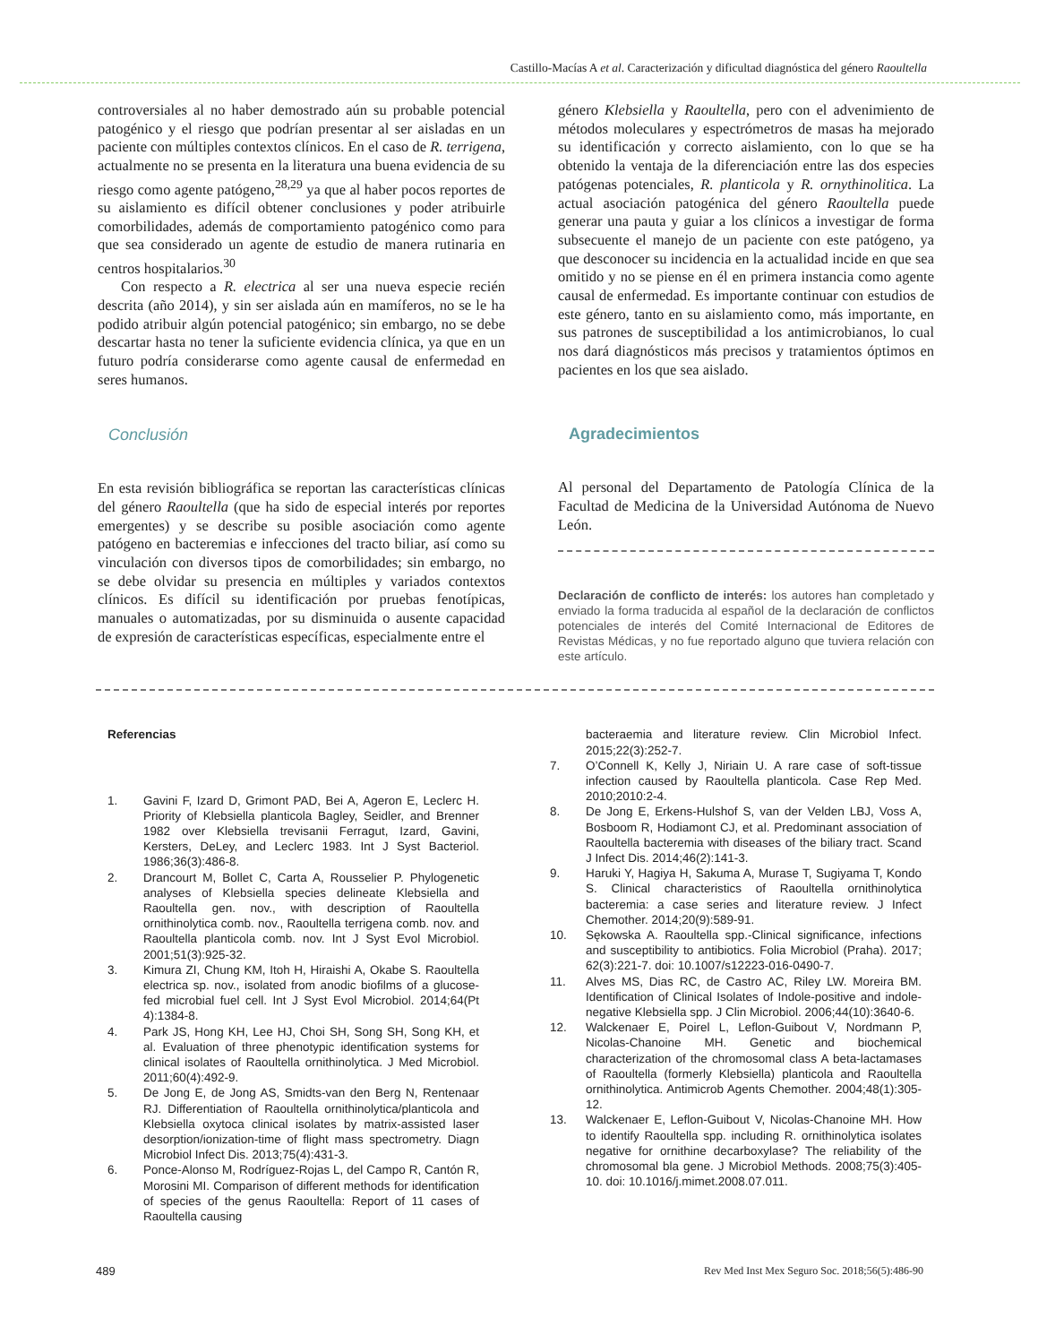Castillo-Macías A et al. Caracterización y dificultad diagnóstica del género Raoultella
controversiales al no haber demostrado aún su probable potencial patogénico y el riesgo que podrían presentar al ser aisladas en un paciente con múltiples contextos clínicos. En el caso de R. terrigena, actualmente no se presenta en la literatura una buena evidencia de su riesgo como agente patógeno,<sup>28,29</sup> ya que al haber pocos reportes de su aislamiento es difícil obtener conclusiones y poder atribuirle comorbilidades, además de comportamiento patogénico como para que sea considerado un agente de estudio de manera rutinaria en centros hospitalarios.<sup>30</sup>
Con respecto a R. electrica al ser una nueva especie recién descrita (año 2014), y sin ser aislada aún en mamíferos, no se le ha podido atribuir algún potencial patogénico; sin embargo, no se debe descartar hasta no tener la suficiente evidencia clínica, ya que en un futuro podría considerarse como agente causal de enfermedad en seres humanos.
Conclusión
En esta revisión bibliográfica se reportan las características clínicas del género Raoultella (que ha sido de especial interés por reportes emergentes) y se describe su posible asociación como agente patógeno en bacteremias e infecciones del tracto biliar, así como su vinculación con diversos tipos de comorbilidades; sin embargo, no se debe olvidar su presencia en múltiples y variados contextos clínicos. Es difícil su identificación por pruebas fenotípicas, manuales o automatizadas, por su disminuida o ausente capacidad de expresión de características específicas, especialmente entre el
género Klebsiella y Raoultella, pero con el advenimiento de métodos moleculares y espectrómetros de masas ha mejorado su identificación y correcto aislamiento, con lo que se ha obtenido la ventaja de la diferenciación entre las dos especies patógenas potenciales, R. planticola y R. ornythinolitica. La actual asociación patogénica del género Raoultella puede generar una pauta y guiar a los clínicos a investigar de forma subsecuente el manejo de un paciente con este patógeno, ya que desconocer su incidencia en la actualidad incide en que sea omitido y no se piense en él en primera instancia como agente causal de enfermedad. Es importante continuar con estudios de este género, tanto en su aislamiento como, más importante, en sus patrones de susceptibilidad a los antimicrobianos, lo cual nos dará diagnósticos más precisos y tratamientos óptimos en pacientes en los que sea aislado.
Agradecimientos
Al personal del Departamento de Patología Clínica de la Facultad de Medicina de la Universidad Autónoma de Nuevo León.
Declaración de conflicto de interés: los autores han completado y enviado la forma traducida al español de la declaración de conflictos potenciales de interés del Comité Internacional de Editores de Revistas Médicas, y no fue reportado alguno que tuviera relación con este artículo.
Referencias
1. Gavini F, Izard D, Grimont PAD, Bei A, Ageron E, Leclerc H. Priority of Klebsiella planticola Bagley, Seidler, and Brenner 1982 over Klebsiella trevisanii Ferragut, Izard, Gavini, Kersters, DeLey, and Leclerc 1983. Int J Syst Bacteriol. 1986;36(3):486-8.
2. Drancourt M, Bollet C, Carta A, Rousselier P. Phylogenetic analyses of Klebsiella species delineate Klebsiella and Raoultella gen. nov., with description of Raoultella ornithinolytica comb. nov., Raoultella terrigena comb. nov. and Raoultella planticola comb. nov. Int J Syst Evol Microbiol. 2001;51(3):925-32.
3. Kimura ZI, Chung KM, Itoh H, Hiraishi A, Okabe S. Raoultella electrica sp. nov., isolated from anodic biofilms of a glucose-fed microbial fuel cell. Int J Syst Evol Microbiol. 2014;64(Pt 4):1384-8.
4. Park JS, Hong KH, Lee HJ, Choi SH, Song SH, Song KH, et al. Evaluation of three phenotypic identification systems for clinical isolates of Raoultella ornithinolytica. J Med Microbiol. 2011;60(4):492-9.
5. De Jong E, de Jong AS, Smidts-van den Berg N, Rentenaar RJ. Differentiation of Raoultella ornithinolytica/planticola and Klebsiella oxytoca clinical isolates by matrix-assisted laser desorption/ionization-time of flight mass spectrometry. Diagn Microbiol Infect Dis. 2013;75(4):431-3.
6. Ponce-Alonso M, Rodríguez-Rojas L, del Campo R, Cantón R, Morosini MI. Comparison of different methods for identification of species of the genus Raoultella: Report of 11 cases of Raoultella causing
bacteraemia and literature review. Clin Microbiol Infect. 2015;22(3):252-7.
7. O’Connell K, Kelly J, Niriain U. A rare case of soft-tissue infection caused by Raoultella planticola. Case Rep Med. 2010;2010:2-4.
8. De Jong E, Erkens-Hulshof S, van der Velden LBJ, Voss A, Bosboom R, Hodiamont CJ, et al. Predominant association of Raoultella bacteremia with diseases of the biliary tract. Scand J Infect Dis. 2014;46(2):141-3.
9. Haruki Y, Hagiya H, Sakuma A, Murase T, Sugiyama T, Kondo S. Clinical characteristics of Raoultella ornithinolytica bacteremia: a case series and literature review. J Infect Chemother. 2014;20(9):589-91.
10. Sękowska A. Raoultella spp.-Clinical significance, infections and susceptibility to antibiotics. Folia Microbiol (Praha). 2017; 62(3):221-7. doi: 10.1007/s12223-016-0490-7.
11. Alves MS, Dias RC, de Castro AC, Riley LW. Moreira BM. Identification of Clinical Isolates of Indole-positive and indole-negative Klebsiella spp. J Clin Microbiol. 2006;44(10):3640-6.
12. Walckenaer E, Poirel L, Leflon-Guibout V, Nordmann P, Nicolas-Chanoine MH. Genetic and biochemical characterization of the chromosomal class A beta-lactamases of Raoultella (formerly Klebsiella) planticola and Raoultella ornithinolytica. Antimicrob Agents Chemother. 2004;48(1):305-12.
13. Walckenaer E, Leflon-Guibout V, Nicolas-Chanoine MH. How to identify Raoultella spp. including R. ornithinolytica isolates negative for ornithine decarboxylase? The reliability of the chromosomal bla gene. J Microbiol Methods. 2008;75(3):405-10. doi: 10.1016/j.mimet.2008.07.011.
489 Rev Med Inst Mex Seguro Soc. 2018;56(5):486-90